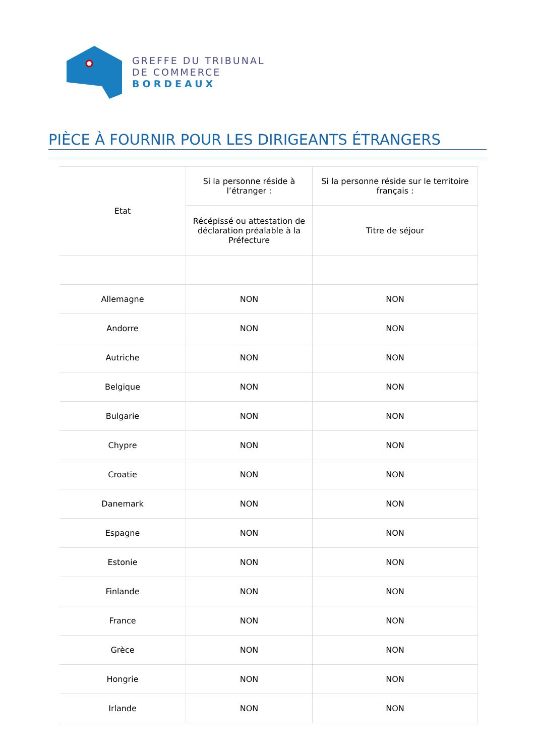GREFFE DU TRIBUNAL
DE COMMERCE
BORDEAUX
PIÈCE À FOURNIR POUR LES DIRIGEANTS ÉTRANGERS
| Etat | Si la personne réside à l’étranger : | Si la personne réside sur le territoire français : |
| --- | --- | --- |
| | Récépissé ou attestation de déclaration préalable à la Préfecture | Titre de séjour |
| Allemagne | NON | NON |
| Andorre | NON | NON |
| Autriche | NON | NON |
| Belgique | NON | NON |
| Bulgarie | NON | NON |
| Chypre | NON | NON |
| Croatie | NON | NON |
| Danemark | NON | NON |
| Espagne | NON | NON |
| Estonie | NON | NON |
| Finlande | NON | NON |
| France | NON | NON |
| Grèce | NON | NON |
| Hongrie | NON | NON |
| Irlande | NON | NON |